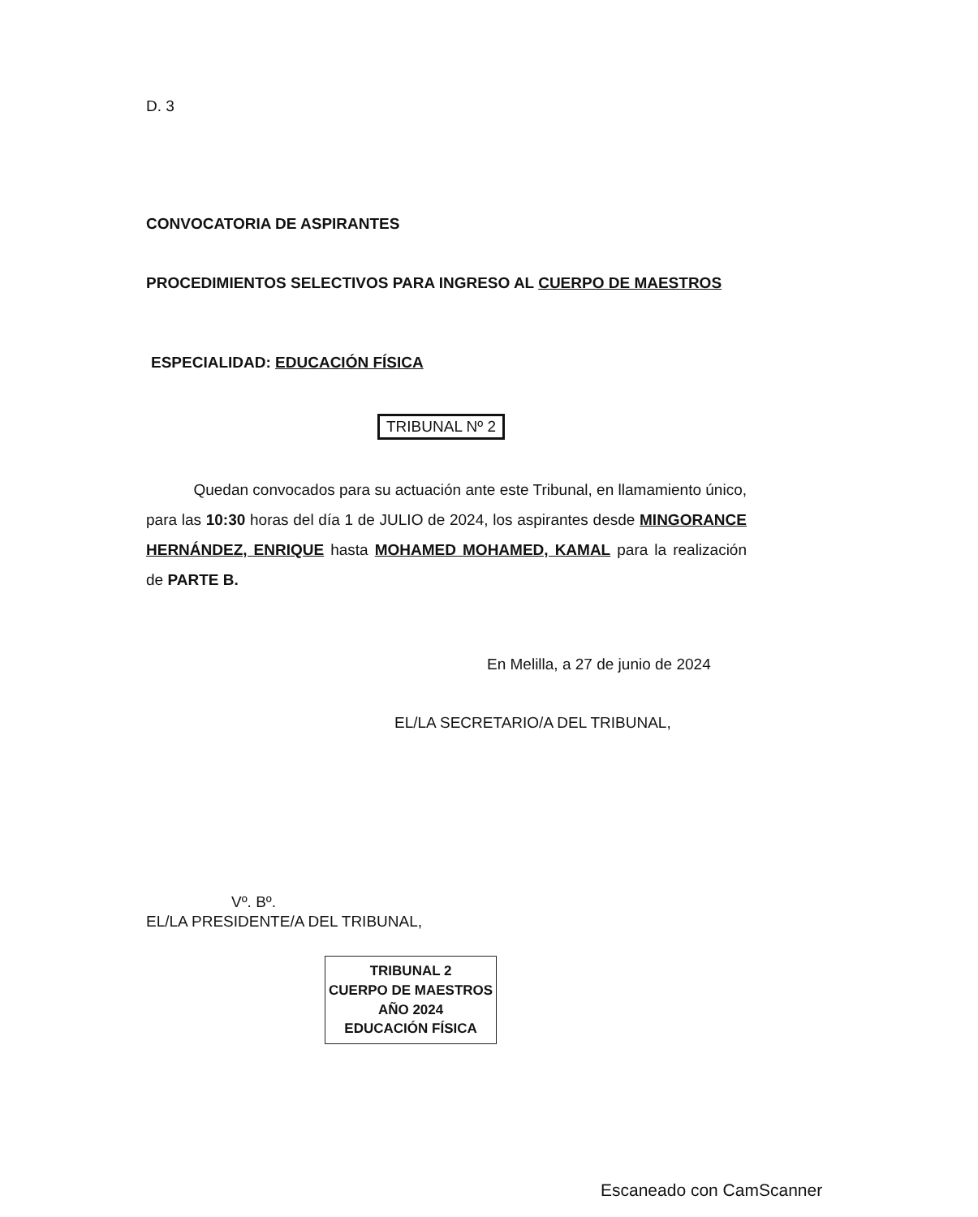D. 3
CONVOCATORIA DE ASPIRANTES
PROCEDIMIENTOS SELECTIVOS PARA INGRESO AL CUERPO DE MAESTROS
ESPECIALIDAD: EDUCACIÓN FÍSICA
TRIBUNAL Nº 2
Quedan convocados para su actuación ante este Tribunal, en llamamiento único, para las 10:30 horas del día 1 de JULIO de 2024, los aspirantes desde MINGORANCE HERNÁNDEZ, ENRIQUE hasta MOHAMED MOHAMED, KAMAL para la realización de PARTE B.
En Melilla, a 27 de junio de 2024
EL/LA SECRETARIO/A DEL TRIBUNAL,
Vº. Bº.
EL/LA PRESIDENTE/A DEL TRIBUNAL,
TRIBUNAL 2
CUERPO DE MAESTROS
AÑO 2024
EDUCACIÓN FÍSICA
Escaneado con CamScanner